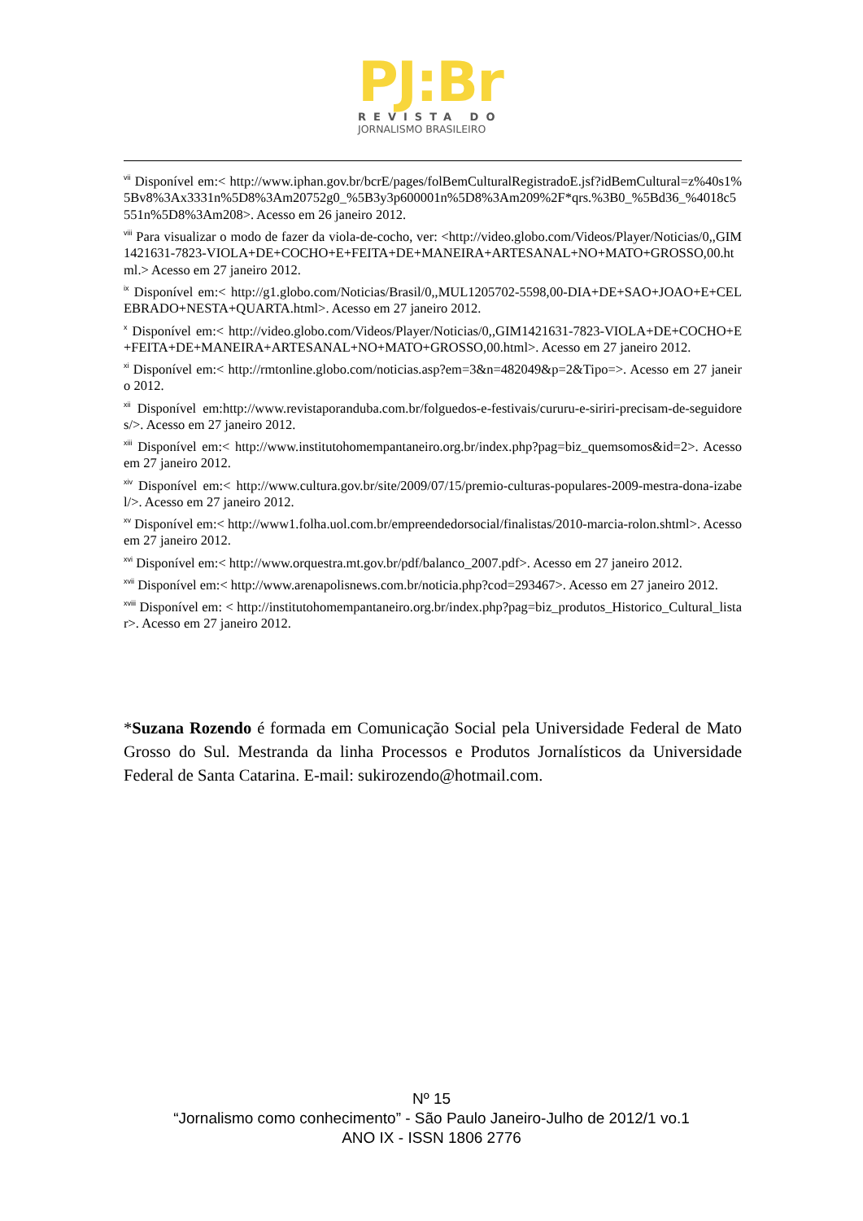PJ:Br
REVISTA DO
JORNALISMO BRASILEIRO
<sup>vii</sup> Disponível em:< http://www.iphan.gov.br/bcrE/pages/folBemCulturalRegistradoE.jsf?idBemCultural=z%40s1%5Bv8%3Ax3331n%5D8%3Am20752g0_%5B3y3p600001n%5D8%3Am209%2F*qrs.%3B0_%5Bd36_%4018c5551n%5D8%3Am208>. Acesso em 26 janeiro 2012.
<sup>viii</sup> Para visualizar o modo de fazer da viola-de-cocho, ver: <http://video.globo.com/Videos/Player/Noticias/0,,GIM1421631-7823-VIOLA+DE+COCHO+E+FEITA+DE+MANEIRA+ARTESANAL+NO+MATO+GROSSO,00.html.> Acesso em 27 janeiro 2012.
<sup>ix</sup> Disponível em:< http://g1.globo.com/Noticias/Brasil/0,,MUL1205702-5598,00-DIA+DE+SAO+JOAO+E+CELEBRADO+NESTA+QUARTA.html>. Acesso em 27 janeiro 2012.
<sup>x</sup> Disponível em:< http://video.globo.com/Videos/Player/Noticias/0,,GIM1421631-7823-VIOLA+DE+COCHO+E+FEITA+DE+MANEIRA+ARTESANAL+NO+MATO+GROSSO,00.html>. Acesso em 27 janeiro 2012.
<sup>xi</sup> Disponível em:< http://rmtonline.globo.com/noticias.asp?em=3&n=482049&p=2&Tipo=>. Acesso em 27 janeiro 2012.
<sup>xii</sup> Disponível em:http://www.revistaporanduba.com.br/folguedos-e-festivais/cururu-e-siriri-precisam-de-seguidores/>. Acesso em 27 janeiro 2012.
<sup>xiii</sup> Disponível em:< http://www.institutohomempantaneiro.org.br/index.php?pag=biz_quemsomos&id=2>. Acesso em 27 janeiro 2012.
<sup>xiv</sup> Disponível em:< http://www.cultura.gov.br/site/2009/07/15/premio-culturas-populares-2009-mestra-dona-izabel/>. Acesso em 27 janeiro 2012.
<sup>xv</sup> Disponível em:< http://www1.folha.uol.com.br/empreendedorsocial/finalistas/2010-marcia-rolon.shtml>. Acesso em 27 janeiro 2012.
<sup>xvi</sup> Disponível em:< http://www.orquestra.mt.gov.br/pdf/balanco_2007.pdf>. Acesso em 27 janeiro 2012.
<sup>xvii</sup> Disponível em:< http://www.arenapolisnews.com.br/noticia.php?cod=293467>. Acesso em 27 janeiro 2012.
<sup>xviii</sup> Disponível em: < http://institutohomempantaneiro.org.br/index.php?pag=biz_produtos_Historico_Cultural_listar>. Acesso em 27 janeiro 2012.
*Suzana Rozendo é formada em Comunicação Social pela Universidade Federal de Mato Grosso do Sul. Mestranda da linha Processos e Produtos Jornalísticos da Universidade Federal de Santa Catarina. E-mail: sukirozendo@hotmail.com.
Nº 15
“Jornalismo como conhecimento” - São Paulo Janeiro-Julho de 2012/1 vo.1
ANO IX - ISSN 1806 2776